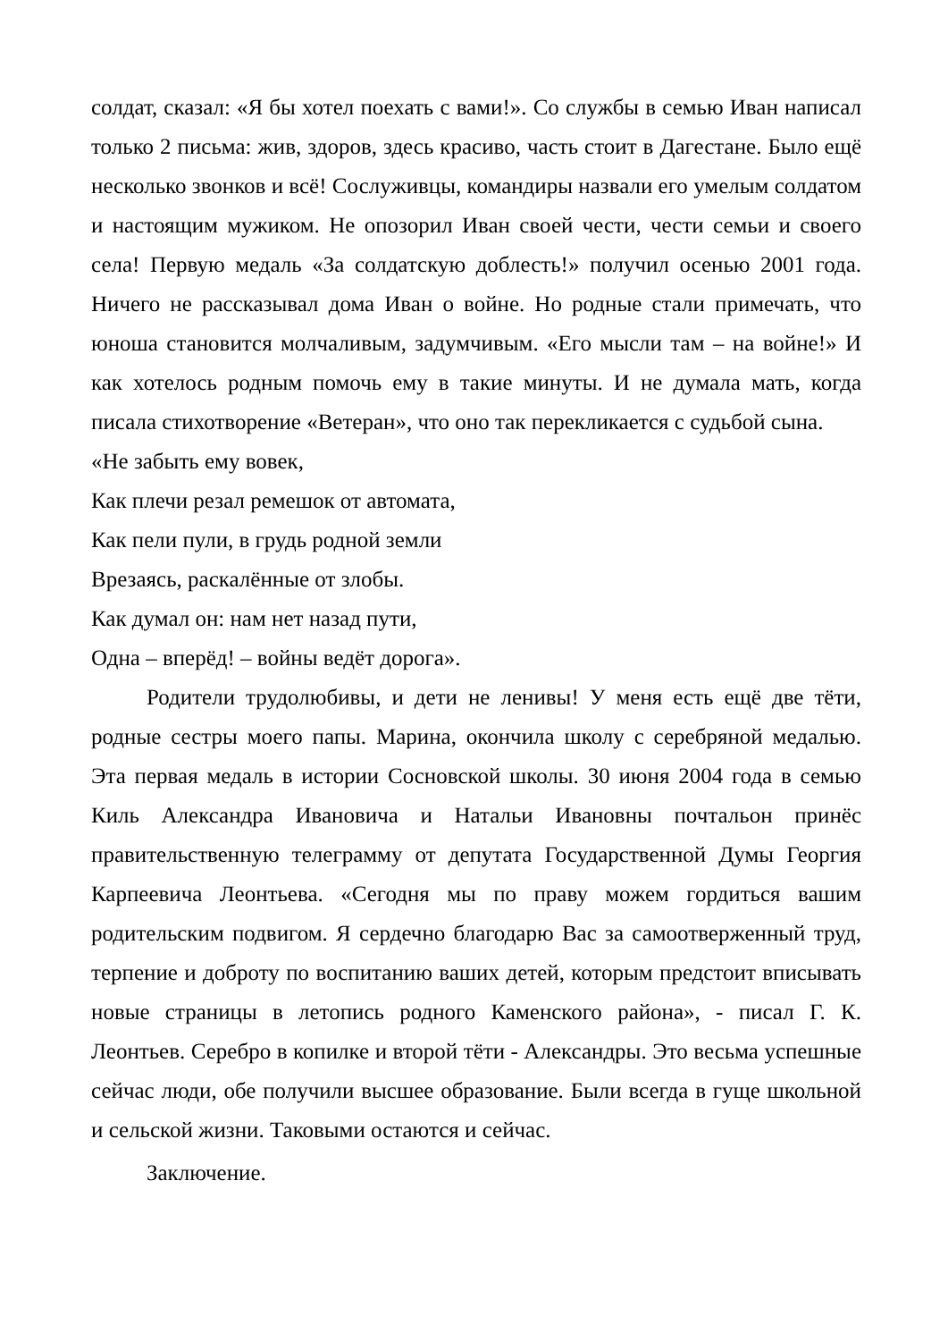солдат, сказал: «Я бы хотел поехать с вами!». Со службы в семью Иван написал только 2 письма: жив, здоров, здесь красиво, часть стоит в Дагестане. Было ещё несколько звонков и всё! Сослуживцы, командиры назвали его умелым солдатом и настоящим мужиком. Не опозорил Иван своей чести, чести семьи и своего села! Первую медаль «За солдатскую доблесть!» получил осенью 2001 года. Ничего не рассказывал дома Иван о войне. Но родные стали примечать, что юноша становится молчаливым, задумчивым. «Его мысли там – на войне!» И как хотелось родным помочь ему в такие минуты. И не думала мать, когда писала стихотворение «Ветеран», что оно так перекликается с судьбой сына.
«Не забыть ему вовек,
Как плечи резал ремешок от автомата,
Как пели пули, в грудь родной земли
Врезаясь, раскалённые от злобы.
Как думал он: нам нет назад пути,
Одна – вперёд! – войны ведёт дорога».
Родители трудолюбивы, и дети не ленивы! У меня есть ещё две тёти, родные сестры моего папы. Марина, окончила школу с серебряной медалью. Эта первая медаль в истории Сосновской школы. 30 июня 2004 года в семью Киль Александра Ивановича и Натальи Ивановны почтальон принёс правительственную телеграмму от депутата Государственной Думы Георгия Карпеевича Леонтьева. «Сегодня мы по праву можем гордиться вашим родительским подвигом. Я сердечно благодарю Вас за самоотверженный труд, терпение и доброту по воспитанию ваших детей, которым предстоит вписывать новые страницы в летопись родного Каменского района», - писал Г. К. Леонтьев. Серебро в копилке и второй тёти - Александры. Это весьма успешные сейчас люди, обе получили высшее образование. Были всегда в гуще школьной и сельской жизни. Таковыми остаются и сейчас.
Заключение.